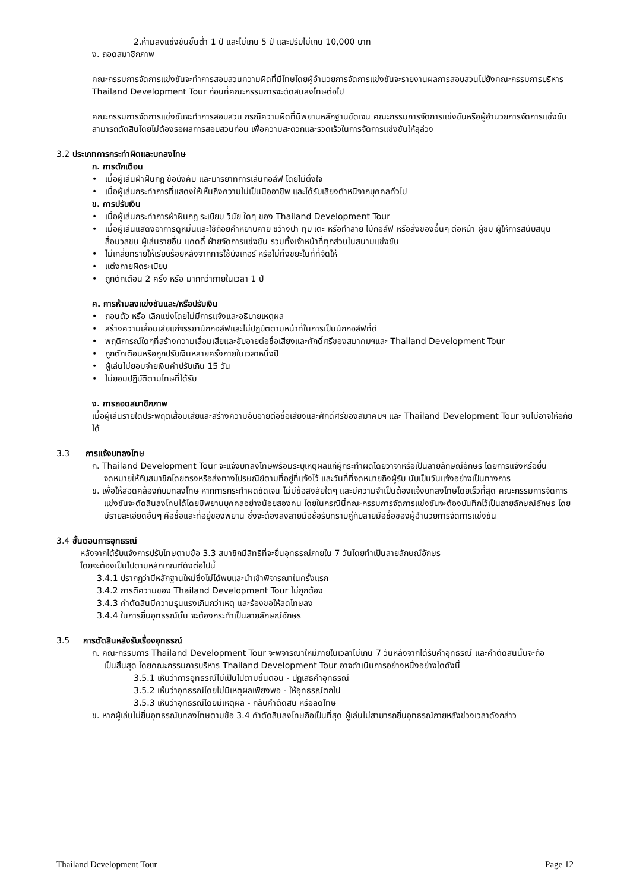2.ห้ามลงแข่งขันขั้นต่ำ 1 ปี และไม่เกิน 5 ปี และปรับไม่เกิน 10,000 บาท
ง. ถอดสมาชิกภาพ
คณะกรรมการจัดการแข่งขันจะทำการสอบสวนความผิดที่มีโทษโดยผู้อำนวยการจัดการแข่งขันจะรายงานผลการสอบสวนไปยังคณะกรรมการบริหาร Thailand Development Tour ก่อนที่คณะกรรมการจะตัดสินลงโทษต่อไป
คณะกรรมการจัดการแข่งขันจะทำการสอบสวน กรณีความผิดที่มีพยานหลักฐานชัดเจน คณะกรรมการจัดการแข่งขันหรือผู้อำนวยการจัดการแข่งขันสามารถตัดสินโดยไม่ต้องรอผลการสอบสวนก่อน เพื่อความสะดวกและรวดเร็วในการจัดการแข่งขันให้ลุล่วง
3.2 ประเภทการกระทำผิดและบทลงโทษ
ก. การตักเตือน
• เมื่อผู้เล่นฝ่าฝืนกฎ ข้อบังคับ และมารยาทการเล่นกอล์ฟ โดยไม่ตั้งใจ
• เมื่อผู้เล่นกระทำการที่แสดงให้เห็นถึงความไม่เป็นมืออาชีพ และได้รับเสียงตำหนิจากบุคคลทั่วไป
ข. การปรับเงิน
• เมื่อผู้เล่นกระทำการฝ่าฝืนกฎ ระเบียบ วินัย ใดๆ ของ Thailand Development Tour
• เมื่อผู้เล่นแสดงอาการดูหมิ่นและใช้ถ้อยคำหยาบคาย ขว้างปา ทุบ เตะ หรือทำลาย ไม้กอล์ฟ หรือสิ่งของอื่นๆ ต่อหน้า ผู้ชม ผู้ให้การสนับสนุน สื่อมวลชน ผู้เล่นรายอื่น แคดดี้ ฝ่ายจัดการแข่งขัน รวมทั้งเจ้าหน้าที่ทุกส่วนในสนามแข่งขัน
• ไม่เกลี่ยทรายให้เรียบร้อยหลังจากการใช้บังเกอร์ หรือไม่ทิ้งขยะในที่ที่จัดให้
• แต่งกายผิดระเบียบ
• ถูกตักเตือน 2 ครั้ง หรือ มากกว่าภายในเวลา 1 ปี
ค. การห้ามลงแข่งขันและ/หรือปรับเงิน
• ถอนตัว หรือ เลิกแข่งโดยไม่มีการแจ้งและอธิบายเหตุผล
• สร้างความเสื่อมเสียแก่จรรยานักกอล์ฟและไม่ปฏิบัติตามหน้าที่ในการเป็นนักกอล์ฟที่ดี
• พฤติการณ์ใดๆที่สร้างความเสื่อมเสียและอับอายต่อชื่อเสียงและศักดิ์ศรีของสมาคมฯและ Thailand Development Tour
• ถูกตักเตือนหรือถูกปรับเงินหลายครั้งภายในเวลาหนึ่งปี
• ผู้เล่นไม่ยอมจ่ายเงินค่าปรับเกิน 15 วัน
• ไม่ยอมปฏิบัติตามโทษที่ได้รับ
ง. การถอดสมาชิกภาพ
เมื่อผู้เล่นรายใดประพฤติเสื่อมเสียและสร้างความอับอายต่อชื่อเสียงและศักดิ์ศรีของสมาคมฯ และ Thailand Development Tour จนไม่อาจให้อภัยได้
3.3 การแจ้งบทลงโทษ
ก. Thailand Development Tour จะแจ้งบทลงโทษพร้อมระบุเหตุผลแก่ผู้กระทำผิดโดยวาจาหรือเป็นลายลักษณ์อักษร โดยการแจ้งหรือยื่นจดหมายให้กับสมาชิกโดยตรงหรือส่งทางไปรษณีย์ตามที่อยู่ที่แจ้งไว้ และวันที่ที่จดหมายถึงผู้รับ นับเป็นวันแจ้งอย่างเป็นทางการ
ข. เพื่อให้สอดคล้องกับบทลงโทษ หากการกระทำผิดชัดเจน ไม่มีข้อสงสัยใดๆ และมีความจำเป็นต้องแจ้งบทลงโทษโดยเร็วที่สุด คณะกรรมการจัดการแข่งขันจะตัดสินลงโทษได้โดยมีพยานบุคคลอย่างน้อยสองคน โดยในกรณีนี้คณะกรรมการจัดการแข่งขันจะต้องบันทึกไว้เป็นลายลักษณ์อักษร โดยมีรายละเอียดอื่นๆ คือชื่อและที่อยู่ของพยาน ซึ่งจะต้องลงลายมือชื่อรับทราบคู่กับลายมือชื่อของผู้อำนวยการจัดการแข่งขัน
3.4 ขั้นตอนการอุทธรณ์
หลังจากได้รับแจ้งการปรับโทษตามข้อ 3.3 สมาชิกมีสิทธิที่จะยื่นอุทธรณ์ภายใน 7 วันโดยทำเป็นลายลักษณ์อักษร
โดยจะต้องเป็นไปตามหลักเกณฑ์ดังต่อไปนี้
3.4.1 ปรากฏว่ามีหลักฐานใหม่ซึ่งไม่ได้พบและนำเข้าพิจารณาในครั้งแรก
3.4.2 การตีความของ Thailand Development Tour ไม่ถูกต้อง
3.4.3 คำตัดสินมีความรุนแรงเกินกว่าเหตุ และร้องขอให้ลดโทษลง
3.4.4 ในการยื่นอุทธรณ์นั้น จะต้องกระทำเป็นลายลักษณ์อักษร
3.5 การตัดสินหลังรับเรื่องอุทธรณ์
ก. คณะกรรมการ Thailand Development Tour จะพิจารณาใหม่ภายในเวลาไม่เกิน 7 วันหลังจากได้รับคำอุทธรณ์ และคำตัดสินนั้นจะถือ
เป็นสิ้นสุด โดยคณะกรรมการบริหาร Thailand Development Tour อาจดำเนินการอย่างหนึ่งอย่างใดดังนี้
3.5.1 เห็นว่าการอุทธรณ์ไม่เป็นไปตามขั้นตอน - ปฏิเสธคำอุทธรณ์
3.5.2 เห็นว่าอุทธรณ์โดยไม่มีเหตุผลเพียงพอ - ให้อุทธรณ์ตกไป
3.5.3 เห็นว่าอุทธรณ์โดยมีเหตุผล - กลับคำตัดสิน หรือลดโทษ
ข. หากผู้เล่นไม่ยื่นอุทธรณ์บทลงโทษตามข้อ 3.4 คำตัดสินลงโทษถือเป็นที่สุด ผู้เล่นไม่สามารถยื่นอุทธรณ์ภายหลังช่วงเวลาดังกล่าว
Thailand Development Tour Page 12